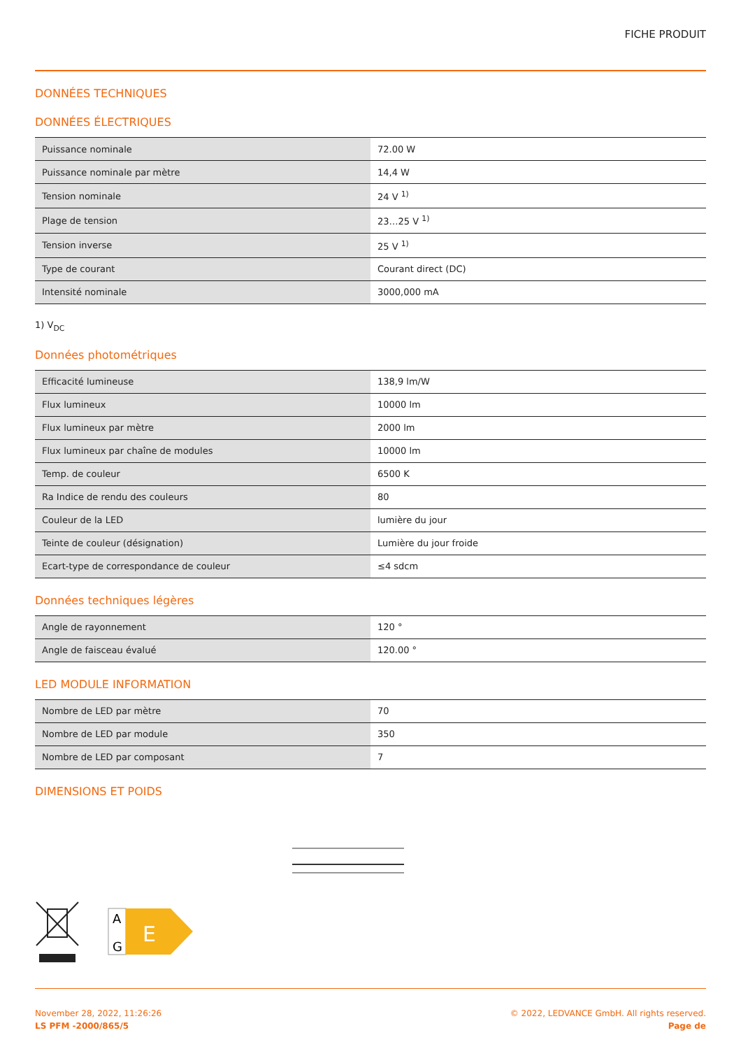FICHE PRODUIT
DONNÉES TECHNIQUES
DONNÉES ÉLECTRIQUES
| Puissance nominale | 72.00 W |
| Puissance nominale par mètre | 14,4 W |
| Tension nominale | 24 V <sup>1)</sup> |
| Plage de tension | 23…25 V <sup>1)</sup> |
| Tension inverse | 25 V <sup>1)</sup> |
| Type de courant | Courant direct (DC) |
| Intensité nominale | 3000,000 mA |
1) V<sub>DC</sub>
Données photométriques
| Efficacité lumineuse | 138,9 lm/W |
| Flux lumineux | 10000 lm |
| Flux lumineux par mètre | 2000 lm |
| Flux lumineux par chaîne de modules | 10000 lm |
| Temp. de couleur | 6500 K |
| Ra Indice de rendu des couleurs | 80 |
| Couleur de la LED | lumière du jour |
| Teinte de couleur (désignation) | Lumière du jour froide |
| Ecart-type de correspondance de couleur | ≤4 sdcm |
Données techniques légères
| Angle de rayonnement | 120 ° |
| Angle de faisceau évalué | 120.00 ° |
LED MODULE INFORMATION
| Nombre de LED par mètre | 70 |
| Nombre de LED par module | 350 |
| Nombre de LED par composant | 7 |
DIMENSIONS ET POIDS
A
G
E
November 28, 2022, 11:26:26
LS PFM -2000/865/5
© 2022, LEDVANCE GmbH. All rights reserved.
Page de